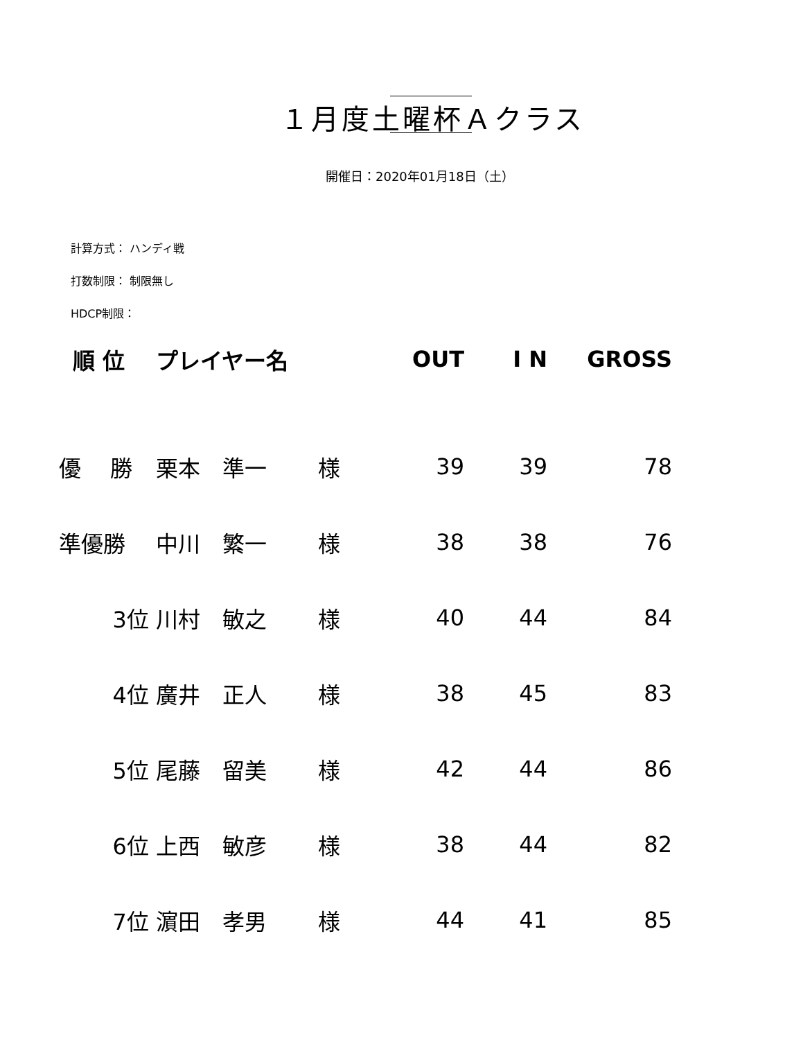１月度土曜杯Ａクラス
開催日：2020年01月18日（土）
計算方式： ハンディ戦
打数制限： 制限無し
HDCP制限：
| 順 位 | プレイヤー名 | OUT | I N | GROSS |
| --- | --- | --- | --- | --- |
| 優 勝 | 栗本 準一 様 | 39 | 39 | 78 |
| 準優勝 | 中川 繁一 様 | 38 | 38 | 76 |
| 3位 | 川村 敏之 様 | 40 | 44 | 84 |
| 4位 | 廣井 正人 様 | 38 | 45 | 83 |
| 5位 | 尾藤 留美 様 | 42 | 44 | 86 |
| 6位 | 上西 敏彦 様 | 38 | 44 | 82 |
| 7位 | 濵田 孝男 様 | 44 | 41 | 85 |